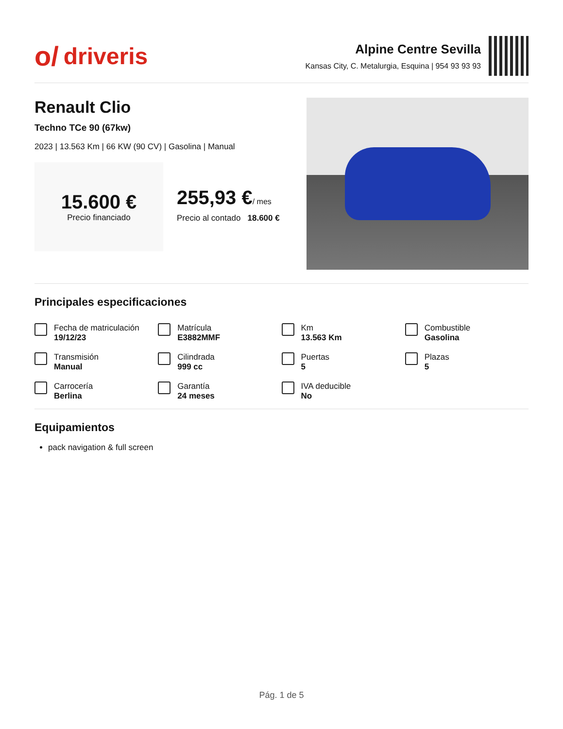o/ driveris
Alpine Centre Sevilla
Kansas City, C. Metalurgia, Esquina | 954 93 93 93
Renault Clio
Techno TCe 90 (67kw)
2023 | 13.563 Km | 66 KW (90 CV) | Gasolina | Manual
15.600 €
Precio financiado
255,93 €/ mes
Precio al contado 18.600 €
Principales especificaciones
Fecha de matriculación
19/12/23
Matrícula
E3882MMF
Km
13.563 Km
Combustible
Gasolina
Transmisión
Manual
Cilindrada
999 cc
Puertas
5
Plazas
5
Carrocería
Berlina
Garantía
24 meses
IVA deducible
No
Equipamientos
pack navigation & full screen
Pág. 1 de 5